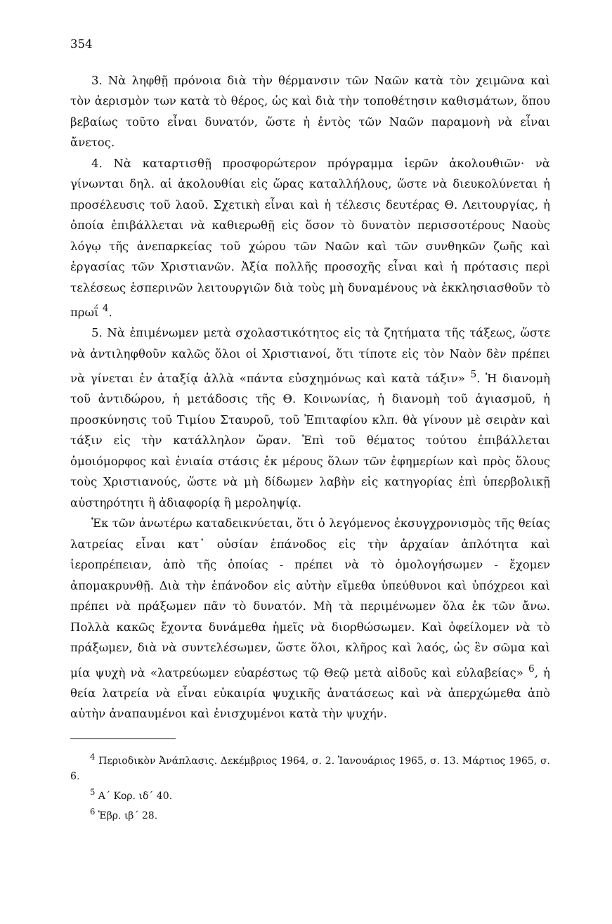354
3. Νὰ ληφθῇ πρόνοια διὰ τὴν θέρμανσιν τῶν Ναῶν κατὰ τὸν χειμῶνα καὶ τὸν ἀερισμὸν των κατὰ τὸ θέρος, ὡς καὶ διὰ τὴν τοποθέτησιν καθισμάτων, ὅπου βεβαίως τοῦτο εἶναι δυνατόν, ὥστε ἡ ἐντὸς τῶν Ναῶν παραμονὴ νὰ εἶναι ἄνετος.
4. Νὰ καταρτισθῇ προσφορώτερον πρόγραμμα ἱερῶν ἀκολουθιῶν· νὰ γίνωνται δηλ. αἱ ἀκολουθίαι εἰς ὥρας καταλλήλους, ὥστε νὰ διευκολύνεται ἡ προσέλευσις τοῦ λαοῦ. Σχετικὴ εἶναι καὶ ἡ τέλεσις δευτέρας Θ. Λειτουργίας, ἡ ὁποία ἐπιβάλλεται νὰ καθιερωθῇ εἰς ὅσον τὸ δυνατὸν περισσοτέρους Ναοὺς λόγῳ τῆς ἀνεπαρκείας τοῦ χώρου τῶν Ναῶν καὶ τῶν συνθηκῶν ζωῆς καὶ ἐργασίας τῶν Χριστιανῶν. Ἀξία πολλῆς προσοχῆς εἶναι καὶ ἡ πρότασις περὶ τελέσεως ἑσπερινῶν λειτουργιῶν διὰ τοὺς μὴ δυναμένους νὰ ἐκκλησιασθοῦν τὸ πρωΐ <sup>4</sup>.
5. Νὰ ἐπιμένωμεν μετὰ σχολαστικότητος εἰς τὰ ζητήματα τῆς τάξεως, ὥστε νὰ ἀντιληφθοῦν καλῶς ὅλοι οἱ Χριστιανοί, ὅτι τίποτε εἰς τὸν Ναὸν δὲν πρέπει νὰ γίνεται ἐν ἀταξίᾳ ἀλλὰ «πάντα εὐσχημόνως καὶ κατὰ τάξιν» <sup>5</sup>. Ἡ διανομὴ τοῦ ἀντιδώρου, ἡ μετάδοσις τῆς Θ. Κοινωνίας, ἡ διανομὴ τοῦ ἁγιασμοῦ, ἡ προσκύνησις τοῦ Τιμίου Σταυροῦ, τοῦ Ἐπιταφίου κλπ. θὰ γίνουν μὲ σειρὰν καὶ τάξιν εἰς τὴν κατάλληλον ὥραν. Ἐπὶ τοῦ θέματος τούτου ἐπιβάλλεται ὁμοιόμορφος καὶ ἑνιαία στάσις ἐκ μέρους ὅλων τῶν ἐφημερίων καὶ πρὸς ὅλους τοὺς Χριστιανούς, ὥστε νὰ μὴ δίδωμεν λαβὴν εἰς κατηγορίας ἐπὶ ὑπερβολικῇ αὐστηρότητι ἢ ἀδιαφορίᾳ ἢ μεροληψίᾳ.
Ἐκ τῶν ἀνωτέρω καταδεικνύεται, ὅτι ὁ λεγόμενος ἐκσυγχρονισμὸς τῆς θείας λατρείας εἶναι κατ᾽ οὐσίαν ἐπάνοδος εἰς τὴν ἀρχαίαν ἁπλότητα καὶ ἱεροπρέπειαν, ἀπὸ τῆς ὁποίας - πρέπει νὰ τὸ ὁμολογήσωμεν - ἔχομεν ἀπομακρυνθῇ. Διὰ τὴν ἐπάνοδον εἰς αὐτὴν εἴμεθα ὑπεύθυνοι καὶ ὑπόχρεοι καὶ πρέπει νὰ πράξωμεν πᾶν τὸ δυνατόν. Μὴ τὰ περιμένωμεν ὅλα ἐκ τῶν ἄνω. Πολλὰ κακῶς ἔχοντα δυνάμεθα ἡμεῖς νὰ διορθώσωμεν. Καὶ ὀφείλομεν νὰ τὸ πράξωμεν, διὰ νὰ συντελέσωμεν, ὥστε ὅλοι, κλῆρος καὶ λαός, ὡς ἓν σῶμα καὶ μία ψυχὴ νὰ «λατρεύωμεν εὐαρέστως τῷ Θεῷ μετὰ αἰδοῦς καὶ εὐλαβείας» <sup>6</sup>, ἡ θεία λατρεία νὰ εἶναι εὐκαιρία ψυχικῆς ἀνατάσεως καὶ νὰ ἀπερχώμεθα ἀπὸ αὐτὴν ἀναπαυμένοι καὶ ἐνισχυμένοι κατὰ τὴν ψυχήν.
<sup>4</sup> Περιοδικὸν Ἀνάπλασις. Δεκέμβριος 1964, σ. 2. Ἰανουάριος 1965, σ. 13. Μάρτιος 1965, σ. 6.
<sup>5</sup> Α΄ Κορ. ιδ΄ 40.
<sup>6</sup> Ἑβρ. ιβ΄ 28.